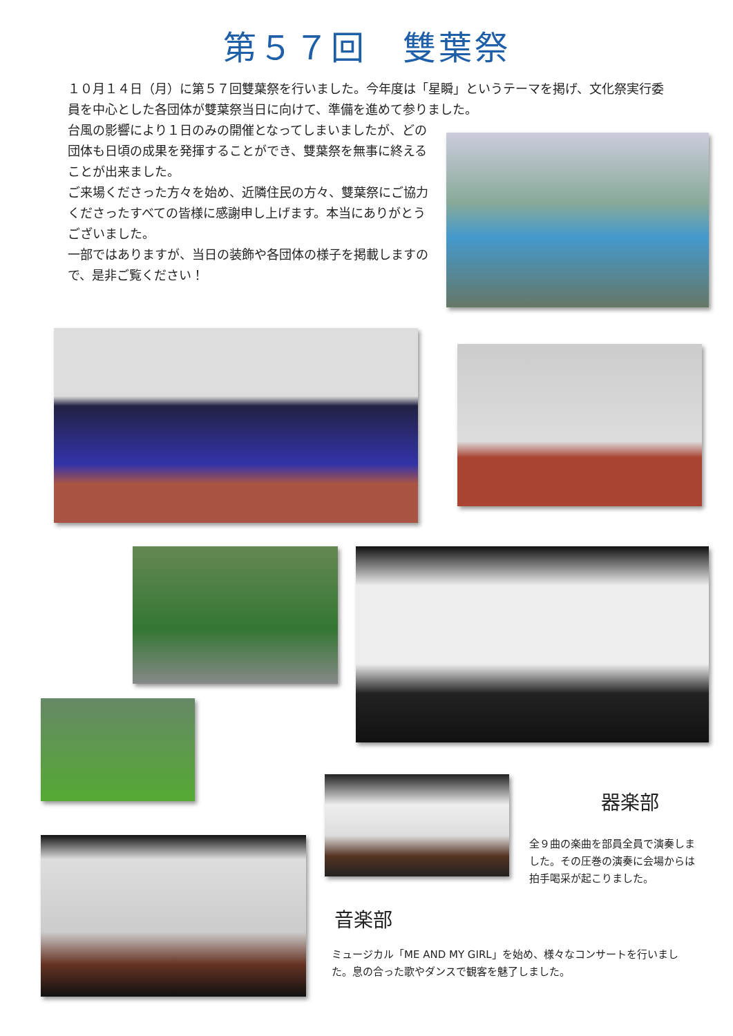第５７回　雙葉祭
１０月１４日（月）に第５７回雙葉祭を行いました。今年度は「星瞬」というテーマを掲げ、文化祭実行委員を中心とした各団体が雙葉祭当日に向けて、準備を進めて参りました。
台風の影響により１日のみの開催となってしまいましたが、どの団体も日頃の成果を発揮することができ、雙葉祭を無事に終えることが出来ました。
ご来場くださった方々を始め、近隣住民の方々、雙葉祭にご協力くださったすべての皆様に感謝申し上げます。本当にありがとうございました。
一部ではありますが、当日の装飾や各団体の様子を掲載しますので、是非ご覧ください！
器楽部
全９曲の楽曲を部員全員で演奏しました。その圧巻の演奏に会場からは拍手喝采が起こりました。
音楽部
ミュージカル「ME AND MY GIRL」を始め、様々なコンサートを行いました。息の合った歌やダンスで観客を魅了しました。